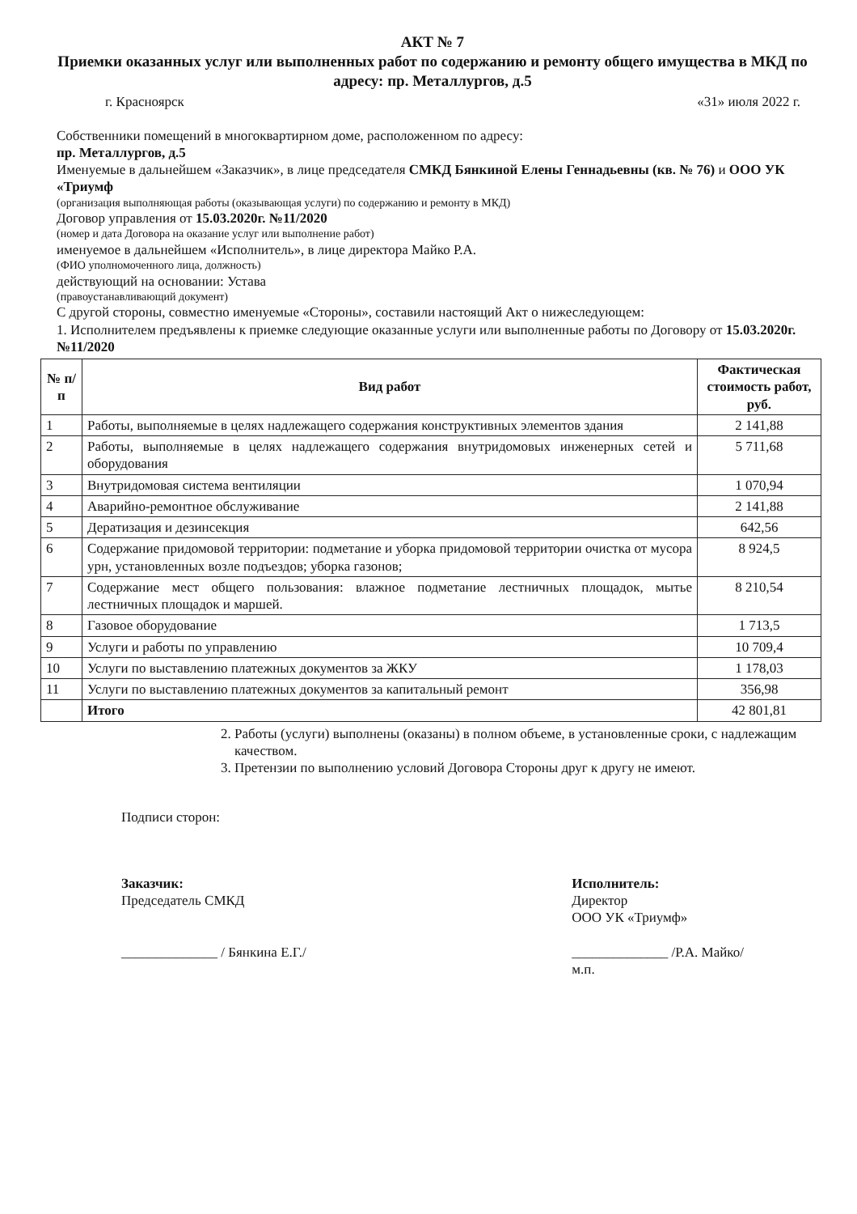АКТ № 7
Приемки оказанных услуг или выполненных работ по содержанию и ремонту общего имущества в МКД по адресу: пр. Металлургов, д.5
г. Красноярск «31» июля 2022 г.
Собственники помещений в многоквартирном доме, расположенном по адресу:
пр. Металлургов, д.5
Именуемые в дальнейшем «Заказчик», в лице председателя СМКД Бянкиной Елены Геннадьевны (кв. № 76) и ООО УК «Триумф
(организация выполняющая работы (оказывающая услуги) по содержанию и ремонту в МКД)
Договор управления от 15.03.2020г. №11/2020
(номер и дата Договора на оказание услуг или выполнение работ)
именуемое в дальнейшем «Исполнитель», в лице директора Майко Р.А.
(ФИО уполномоченного лица, должность)
действующий на основании: Устава
(правоустанавливающий документ)
С другой стороны, совместно именуемые «Стороны», составили настоящий Акт о нижеследующем:
1. Исполнителем предъявлены к приемке следующие оказанные услуги или выполненные работы по Договору от 15.03.2020г. №11/2020
| № п/п | Вид работ | Фактическая стоимость работ, руб. |
| --- | --- | --- |
| 1 | Работы, выполняемые в целях надлежащего содержания конструктивных элементов здания | 2 141,88 |
| 2 | Работы, выполняемые в целях надлежащего содержания внутридомовых инженерных сетей и оборудования | 5 711,68 |
| 3 | Внутридомовая система вентиляции | 1 070,94 |
| 4 | Аварийно-ремонтное обслуживание | 2 141,88 |
| 5 | Дератизация и дезинсекция | 642,56 |
| 6 | Содержание придомовой территории: подметание и уборка придомовой территории очистка от мусора урн, установленных возле подъездов; уборка газонов; | 8 924,5 |
| 7 | Содержание мест общего пользования: влажное подметание лестничных площадок, мытье лестничных площадок и маршей. | 8 210,54 |
| 8 | Газовое оборудование | 1 713,5 |
| 9 | Услуги и работы по управлению | 10 709,4 |
| 10 | Услуги по выставлению платежных документов за ЖКУ | 1 178,03 |
| 11 | Услуги по выставлению платежных документов за капитальный ремонт | 356,98 |
| | Итого | 42 801,81 |
2. Работы (услуги) выполнены (оказаны) в полном объеме, в установленные сроки, с надлежащим качеством.
3. Претензии по выполнению условий Договора Стороны друг к другу не имеют.
Подписи сторон:
Заказчик:
Председатель СМКД
______________ / Бянкина Е.Г./
Исполнитель:
Директор
ООО УК «Триумф»
______________ /Р.А. Майко/
м.п.